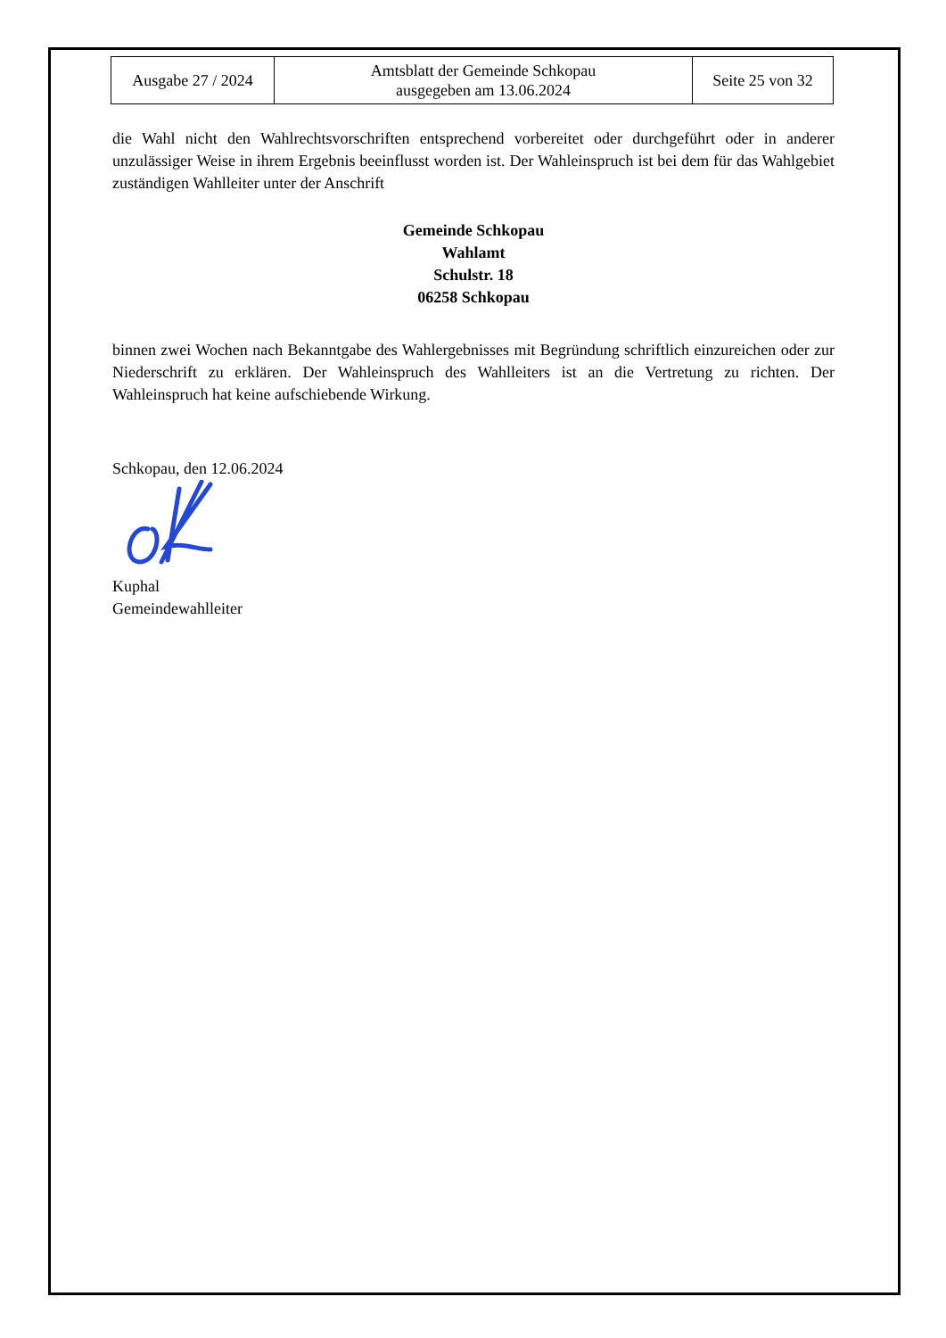| Ausgabe 27 / 2024 | Amtsblatt der Gemeinde Schkopau ausgegeben am 13.06.2024 | Seite 25 von 32 |
die Wahl nicht den Wahlrechtsvorschriften entsprechend vorbereitet oder durchgeführt oder in anderer unzulässiger Weise in ihrem Ergebnis beeinflusst worden ist. Der Wahleinspruch ist bei dem für das Wahlgebiet zuständigen Wahlleiter unter der Anschrift
Gemeinde Schkopau
Wahlamt
Schulstr. 18
06258 Schkopau
binnen zwei Wochen nach Bekanntgabe des Wahlergebnisses mit Begründung schriftlich einzureichen oder zur Niederschrift zu erklären. Der Wahleinspruch des Wahlleiters ist an die Vertretung zu richten. Der Wahleinspruch hat keine aufschiebende Wirkung.
Schkopau, den 12.06.2024
Kuphal
Gemeindewahlleiter